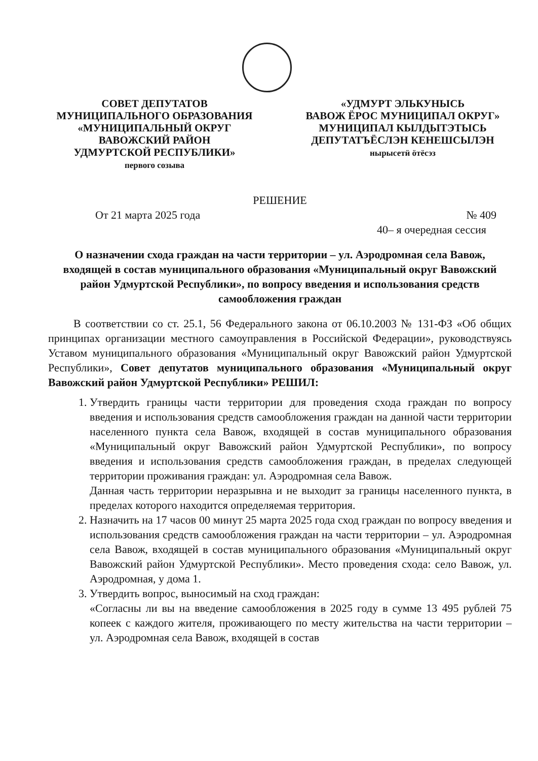СОВЕТ ДЕПУТАТОВ
МУНИЦИПАЛЬНОГО ОБРАЗОВАНИЯ
«МУНИЦИПАЛЬНЫЙ ОКРУГ
ВАВОЖСКИЙ РАЙОН
УДМУРТСКОЙ РЕСПУБЛИКИ»
первого созыва
«УДМУРТ ЭЛЬКУНЫСЬ
ВАВОЖ ЁРОС МУНИЦИПАЛ ОКРУГ»
МУНИЦИПАЛ КЫЛДЫТЭТЫСЬ
ДЕПУТАТЪЁСЛЭН КЕНЕШСЫЛЭН
нырысетӥ ӧтёсэз
РЕШЕНИЕ
От 21 марта 2025 года № 409
40– я очередная сессия
О назначении схода граждан на части территории – ул. Аэродромная села Вавож, входящей в состав муниципального образования «Муниципальный округ Вавожский район Удмуртской Республики», по вопросу введения и использования средств самообложения граждан
В соответствии со ст. 25.1, 56 Федерального закона от 06.10.2003 № 131-ФЗ «Об общих принципах организации местного самоуправления в Российской Федерации», руководствуясь Уставом муниципального образования «Муниципальный округ Вавожский район Удмуртской Республики», Совет депутатов муниципального образования «Муниципальный округ Вавожский район Удмуртской Республики» РЕШИЛ:
1. Утвердить границы части территории для проведения схода граждан по вопросу введения и использования средств самообложения граждан на данной части территории населенного пункта села Вавож, входящей в состав муниципального образования «Муниципальный округ Вавожский район Удмуртской Республики», по вопросу введения и использования средств самообложения граждан, в пределах следующей территории проживания граждан: ул. Аэродромная села Вавож.
Данная часть территории неразрывна и не выходит за границы населенного пункта, в пределах которого находится определяемая территория.
2. Назначить на 17 часов 00 минут 25 марта 2025 года сход граждан по вопросу введения и использования средств самообложения граждан на части территории – ул. Аэродромная села Вавож, входящей в состав муниципального образования «Муниципальный округ Вавожский район Удмуртской Республики». Место проведения схода: село Вавож, ул. Аэродромная, у дома 1.
3. Утвердить вопрос, выносимый на сход граждан:
«Согласны ли вы на введение самообложения в 2025 году в сумме 13 495 рублей 75 копеек с каждого жителя, проживающего по месту жительства на части территории – ул. Аэродромная села Вавож, входящей в состав